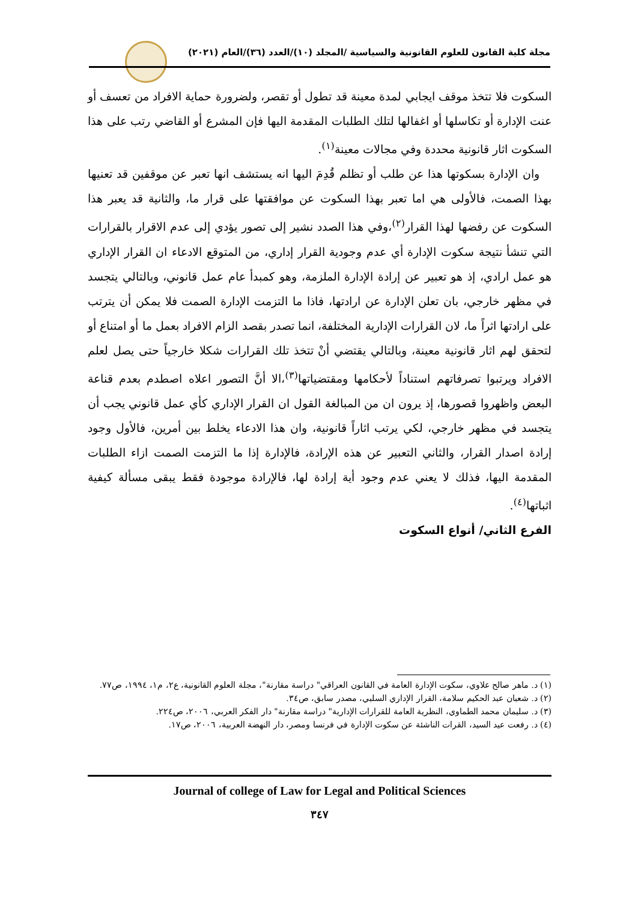مجلة كلية القانون للعلوم القانونية والسياسية /المجلد (١٠)/العدد (٣٦)/العام (٢٠٢١)
السكوت فلا تتخذ موقف ايجابي لمدة معينة قد تطول أو تقصر، ولضرورة حماية الافراد من تعسف أو عنت الإدارة أو تكاسلها أو اغفالها لتلك الطلبات المقدمة اليها فإن المشرع أو القاضي رتب على هذا السكوت اثار قانونية محددة وفي مجالات معينة<sup>(١)</sup>.
وان الإدارة بسكوتها هذا عن طلب أو تظلم قُدِمَ اليها انه يستشف انها تعبر عن موقفين قد تعنيها بهذا الصمت، فالأولى هي اما تعبر بهذا السكوت عن موافقتها على قرار ما، والثانية قد يعبر هذا السكوت عن رفضها لهذا القرار<sup>(٢)</sup>،وفي هذا الصدد نشير إلى تصور يؤدي إلى عدم الاقرار بالقرارات التي تنشأ نتيجة سكوت الإدارة أي عدم وجودية القرار إداري، من المتوقع الادعاء ان القرار الإداري هو عمل ارادي، إذ هو تعبير عن إرادة الإدارة الملزمة، وهو كمبدأ عام عمل قانوني، وبالتالي يتجسد في مظهر خارجي، بان تعلن الإدارة عن ارادتها، فاذا ما التزمت الإدارة الصمت فلا يمكن أن يترتب على ارادتها اثراً ما، لان القرارات الإدارية المختلفة، انما تصدر بقصد الزام الافراد بعمل ما أو امتناع أو لتحقق لهم اثار قانونية معينة، وبالتالي يقتضي أنْ تتخذ تلك القرارات شكلا خارجياً حتى يصل لعلم الافراد ويرتبوا تصرفاتهم استناداً لأحكامها ومقتضياتها<sup>(٣)</sup>،الا أنَّ التصور اعلاه اصطدم بعدم قناعة البعض واظهروا قصورها، إذ يرون ان من المبالغة القول ان القرار الإداري كأي عمل قانوني يجب أن يتجسد في مظهر خارجي، لكي يرتب اثاراً قانونية، وان هذا الادعاء يخلط بين أمرين، فالأول وجود إرادة اصدار القرار، والثاني التعبير عن هذه الإرادة، فالإدارة إذا ما التزمت الصمت ازاء الطلبات المقدمة اليها، فذلك لا يعني عدم وجود أية إرادة لها، فالإرادة موجودة فقط يبقى مسألة كيفية اثباتها<sup>(٤)</sup>.
الفرع الثاني/ أنواع السكوت
(١) د. ماهر صالح علاوي، سكوت الإدارة العامة في القانون العراقي" دراسة مقارنة"، مجلة العلوم القانونية، ع٢، م١، ١٩٩٤، ص٧٧.
(٢) د. شعبان عبد الحكيم سلامة، القرار الإداري السلبي، مصدر سابق، ص٣٤.
(٣) د. سليمان محمد الطماوي، النظرية العامة للقرارات الإدارية" دراسة مقارنة" دار الفكر العربي، ٢٠٠٦، ص٢٢٤.
(٤) د. رفعت عيد السيد، القرات الناشئة عن سكوت الإدارة في فرنسا ومصر، دار النهضة العربية، ٢٠٠٦، ص١٧.
Journal of college of Law for Legal and Political Sciences
٣٤٧